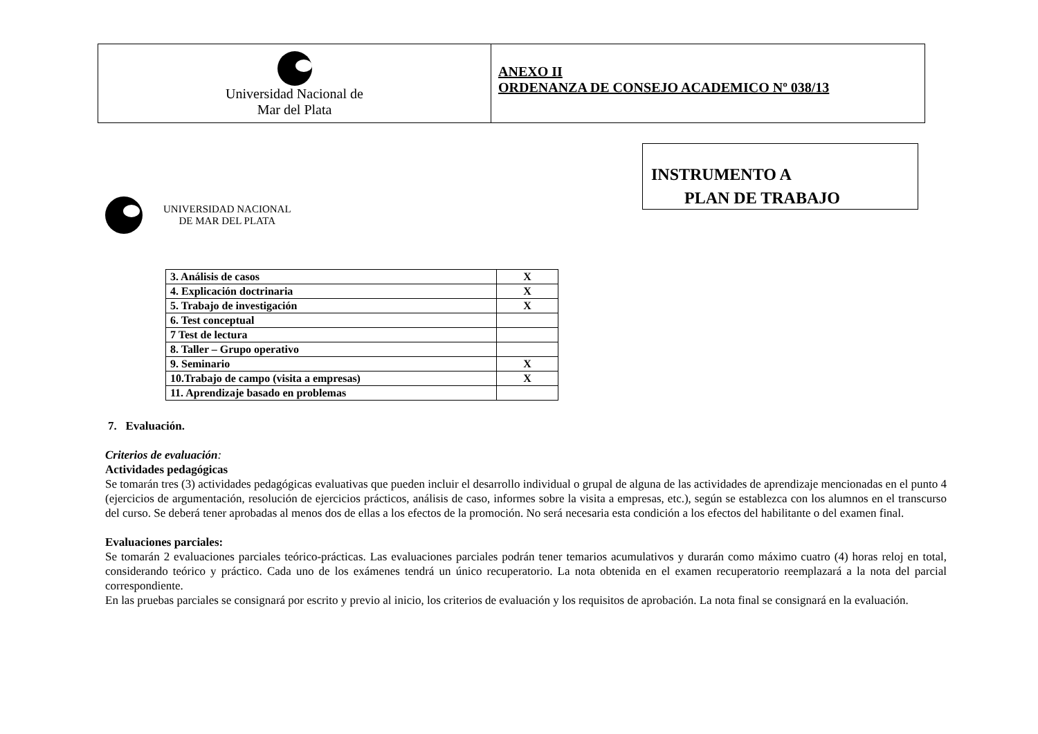Universidad Nacional de
Mar del Plata
ANEXO II
ORDENANZA DE CONSEJO ACADEMICO Nº 038/13
INSTRUMENTO A
PLAN DE TRABAJO
UNIVERSIDAD NACIONAL
DE MAR DEL PLATA
| 3. Análisis de casos | X |
| 4. Explicación doctrinaria | X |
| 5. Trabajo de investigación | X |
| 6. Test conceptual | |
| 7 Test de lectura | |
| 8. Taller – Grupo operativo | |
| 9. Seminario | X |
| 10.Trabajo de campo (visita a empresas) | X |
| 11. Aprendizaje basado en problemas | |
7. Evaluación.
Criterios de evaluación:
Actividades pedagógicas
Se tomarán tres (3) actividades pedagógicas evaluativas que pueden incluir el desarrollo individual o grupal de alguna de las actividades de aprendizaje mencionadas en el punto 4 (ejercicios de argumentación, resolución de ejercicios prácticos, análisis de caso, informes sobre la visita a empresas, etc.), según se establezca con los alumnos en el transcurso del curso. Se deberá tener aprobadas al menos dos de ellas a los efectos de la promoción. No será necesaria esta condición a los efectos del habilitante o del examen final.
Evaluaciones parciales:
Se tomarán 2 evaluaciones parciales teórico-prácticas. Las evaluaciones parciales podrán tener temarios acumulativos y durarán como máximo cuatro (4) horas reloj en total, considerando teórico y práctico. Cada uno de los exámenes tendrá un único recuperatorio. La nota obtenida en el examen recuperatorio reemplazará a la nota del parcial correspondiente.
En las pruebas parciales se consignará por escrito y previo al inicio, los criterios de evaluación y los requisitos de aprobación. La nota final se consignará en la evaluación.